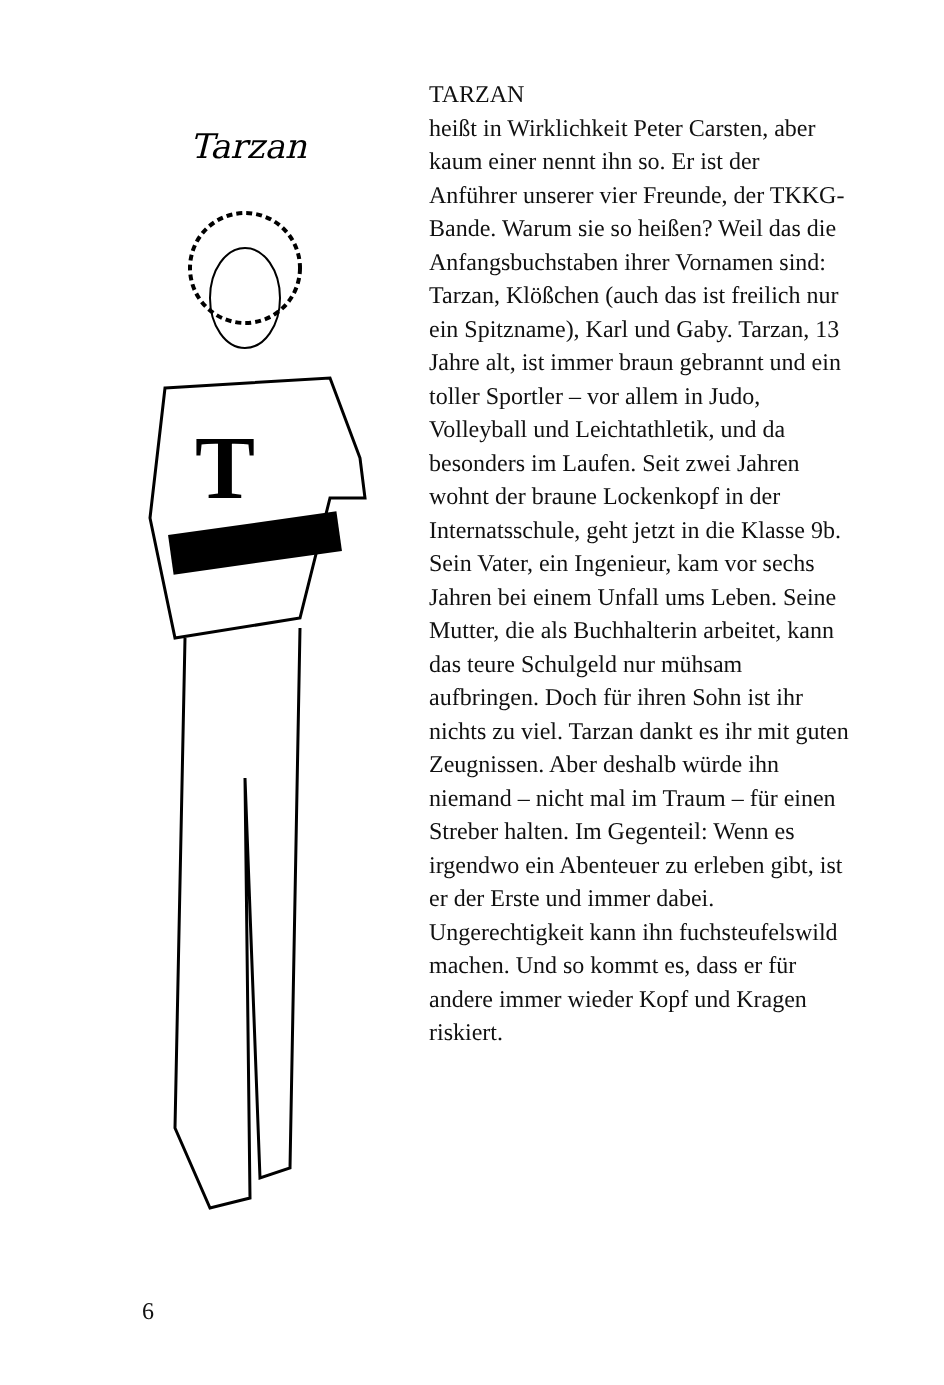Tarzan
T
TARZAN
heißt in Wirklichkeit Peter Carsten, aber kaum einer nennt ihn so. Er ist der Anführer unserer vier Freunde, der TKKG-Bande. Warum sie so heißen? Weil das die Anfangsbuchstaben ihrer Vornamen sind: Tarzan, Klößchen (auch das ist freilich nur ein Spitzname), Karl und Gaby. Tarzan, 13 Jahre alt, ist immer braun gebrannt und ein toller Sportler – vor allem in Judo, Volleyball und Leichtathletik, und da besonders im Laufen. Seit zwei Jahren wohnt der braune Lockenkopf in der Internatsschule, geht jetzt in die Klasse 9b. Sein Vater, ein Ingenieur, kam vor sechs Jahren bei einem Unfall ums Leben. Seine Mutter, die als Buchhalterin arbeitet, kann das teure Schulgeld nur mühsam aufbringen. Doch für ihren Sohn ist ihr nichts zu viel. Tarzan dankt es ihr mit guten Zeugnissen. Aber deshalb würde ihn niemand – nicht mal im Traum – für einen Streber halten. Im Gegenteil: Wenn es irgendwo ein Abenteuer zu erleben gibt, ist er der Erste und immer dabei. Ungerechtigkeit kann ihn fuchsteufelswild machen. Und so kommt es, dass er für andere immer wieder Kopf und Kragen riskiert.
6